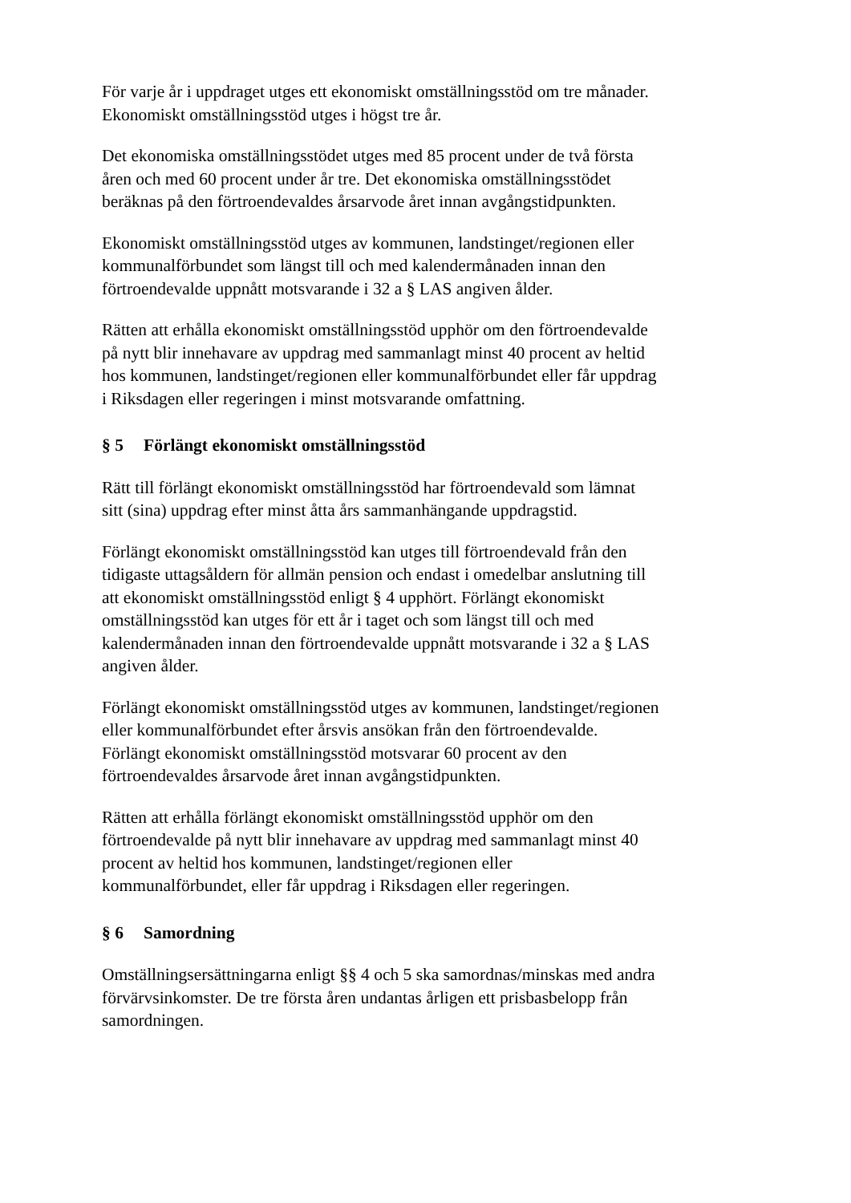För varje år i uppdraget utges ett ekonomiskt omställningsstöd om tre månader.
Ekonomiskt omställningsstöd utges i högst tre år.
Det ekonomiska omställningsstödet utges med 85 procent under de två första
åren och med 60 procent under år tre. Det ekonomiska omställningsstödet
beräknas på den förtroendevaldes årsarvode året innan avgångstidpunkten.
Ekonomiskt omställningsstöd utges av kommunen, landstinget/regionen eller
kommunalförbundet som längst till och med kalendermånaden innan den
förtroendevalde uppnått motsvarande i 32 a § LAS angiven ålder.
Rätten att erhålla ekonomiskt omställningsstöd upphör om den förtroendevalde
på nytt blir innehavare av uppdrag med sammanlagt minst 40 procent av heltid
hos kommunen, landstinget/regionen eller kommunalförbundet eller får uppdrag
i Riksdagen eller regeringen i minst motsvarande omfattning.
§ 5 Förlängt ekonomiskt omställningsstöd
Rätt till förlängt ekonomiskt omställningsstöd har förtroendevald som lämnat
sitt (sina) uppdrag efter minst åtta års sammanhängande uppdragstid.
Förlängt ekonomiskt omställningsstöd kan utges till förtroendevald från den
tidigaste uttagsåldern för allmän pension och endast i omedelbar anslutning till
att ekonomiskt omställningsstöd enligt § 4 upphört. Förlängt ekonomiskt
omställningsstöd kan utges för ett år i taget och som längst till och med
kalendermånaden innan den förtroendevalde uppnått motsvarande i 32 a § LAS
angiven ålder.
Förlängt ekonomiskt omställningsstöd utges av kommunen, landstinget/regionen
eller kommunalförbundet efter årsvis ansökan från den förtroendevalde.
Förlängt ekonomiskt omställningsstöd motsvarar 60 procent av den
förtroendevaldes årsarvode året innan avgångstidpunkten.
Rätten att erhålla förlängt ekonomiskt omställningsstöd upphör om den
förtroendevalde på nytt blir innehavare av uppdrag med sammanlagt minst 40
procent av heltid hos kommunen, landstinget/regionen eller
kommunalförbundet, eller får uppdrag i Riksdagen eller regeringen.
§ 6 Samordning
Omställningsersättningarna enligt §§ 4 och 5 ska samordnas/minskas med andra
förvärvsinkomster. De tre första åren undantas årligen ett prisbasbelopp från
samordningen.